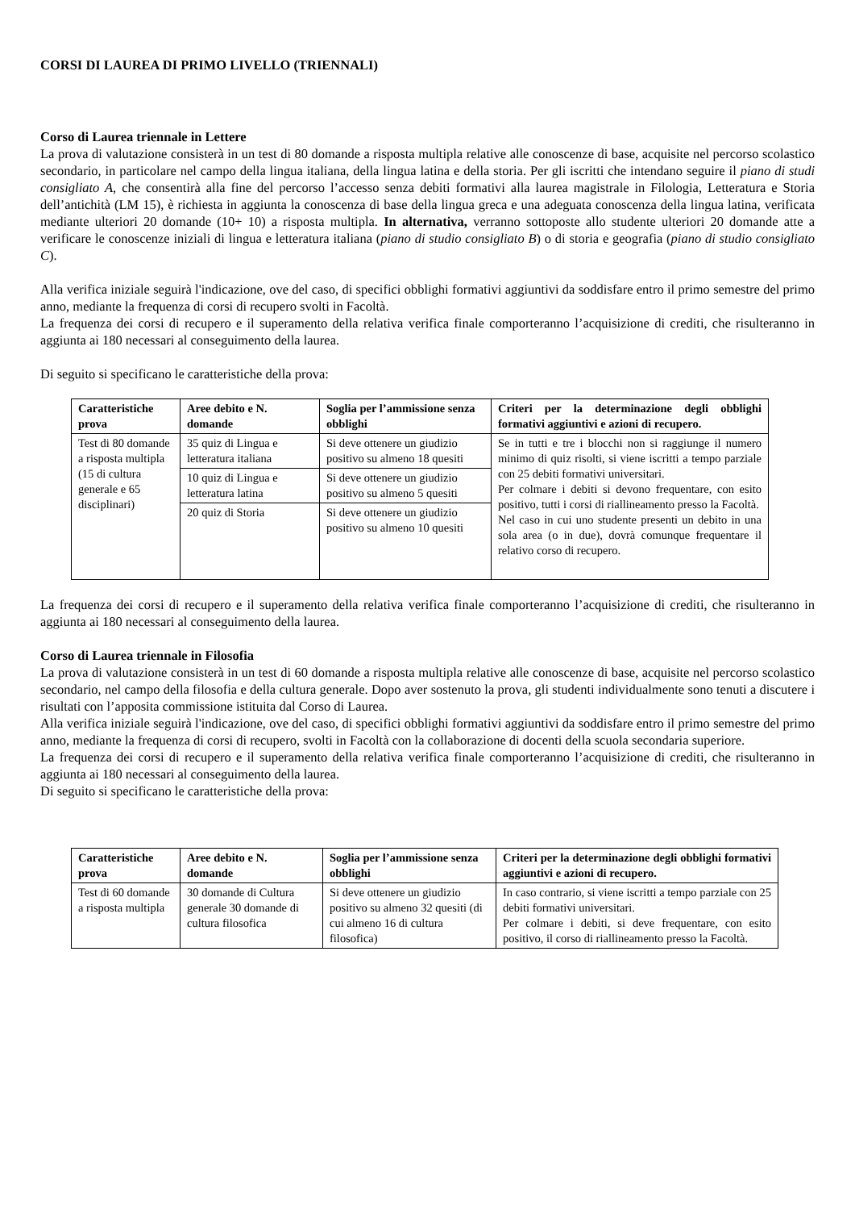CORSI DI LAUREA DI PRIMO LIVELLO (TRIENNALI)
Corso di Laurea triennale in Lettere
La prova di valutazione consisterà in un test di 80 domande a risposta multipla relative alle conoscenze di base, acquisite nel percorso scolastico secondario, in particolare nel campo della lingua italiana, della lingua latina e della storia. Per gli iscritti che intendano seguire il piano di studi consigliato A, che consentirà alla fine del percorso l’accesso senza debiti formativi alla laurea magistrale in Filologia, Letteratura e Storia dell’antichità (LM 15), è richiesta in aggiunta la conoscenza di base della lingua greca e una adeguata conoscenza della lingua latina, verificata mediante ulteriori 20 domande (10+ 10) a risposta multipla. In alternativa, verranno sottoposte allo studente ulteriori 20 domande atte a verificare le conoscenze iniziali di lingua e letteratura italiana (piano di studio consigliato B) o di storia e geografia (piano di studio consigliato C).
Alla verifica iniziale seguirà l'indicazione, ove del caso, di specifici obblighi formativi aggiuntivi da soddisfare entro il primo semestre del primo anno, mediante la frequenza di corsi di recupero svolti in Facoltà.
La frequenza dei corsi di recupero e il superamento della relativa verifica finale comporteranno l’acquisizione di crediti, che risulteranno in aggiunta ai 180 necessari al conseguimento della laurea.
Di seguito si specificano le caratteristiche della prova:
| Caratteristiche prova | Aree debito e N. domande | Soglia per l’ammissione senza obblighi | Criteri per la determinazione degli obblighi formativi aggiuntivi e azioni di recupero. |
| --- | --- | --- | --- |
| Test di 80 domande a risposta multipla (15 di cultura generale e 65 disciplinari) | 35 quiz di Lingua e letteratura italiana | Si deve ottenere un giudizio positivo su almeno 18 quesiti | Se in tutti e tre i blocchi non si raggiunge il numero minimo di quiz risolti, si viene iscritti a tempo parziale con 25 debiti formativi universitari. Per colmare i debiti si devono frequentare, con esito positivo, tutti i corsi di riallineamento presso la Facoltà. Nel caso in cui uno studente presenti un debito in una sola area (o in due), dovrà comunque frequentare il relativo corso di recupero. |
| | 10 quiz di Lingua e letteratura latina | Si deve ottenere un giudizio positivo su almeno 5 quesiti | |
| | 20 quiz di Storia | Si deve ottenere un giudizio positivo su almeno 10 quesiti | |
La frequenza dei corsi di recupero e il superamento della relativa verifica finale comporteranno l’acquisizione di crediti, che risulteranno in aggiunta ai 180 necessari al conseguimento della laurea.
Corso di Laurea triennale in Filosofia
La prova di valutazione consisterà in un test di 60 domande a risposta multipla relative alle conoscenze di base, acquisite nel percorso scolastico secondario, nel campo della filosofia e della cultura generale. Dopo aver sostenuto la prova, gli studenti individualmente sono tenuti a discutere i risultati con l’apposita commissione istituita dal Corso di Laurea.
Alla verifica iniziale seguirà l'indicazione, ove del caso, di specifici obblighi formativi aggiuntivi da soddisfare entro il primo semestre del primo anno, mediante la frequenza di corsi di recupero, svolti in Facoltà con la collaborazione di docenti della scuola secondaria superiore.
La frequenza dei corsi di recupero e il superamento della relativa verifica finale comporteranno l’acquisizione di crediti, che risulteranno in aggiunta ai 180 necessari al conseguimento della laurea.
Di seguito si specificano le caratteristiche della prova:
| Caratteristiche prova | Aree debito e N. domande | Soglia per l’ammissione senza obblighi | Criteri per la determinazione degli obblighi formativi aggiuntivi e azioni di recupero. |
| --- | --- | --- | --- |
| Test di 60 domande a risposta multipla | 30 domande di Cultura generale 30 domande di cultura filosofica | Si deve ottenere un giudizio positivo su almeno 32 quesiti (di cui almeno 16 di cultura filosofica) | In caso contrario, si viene iscritti a tempo parziale con 25 debiti formativi universitari. Per colmare i debiti, si deve frequentare, con esito positivo, il corso di riallineamento presso la Facoltà. |